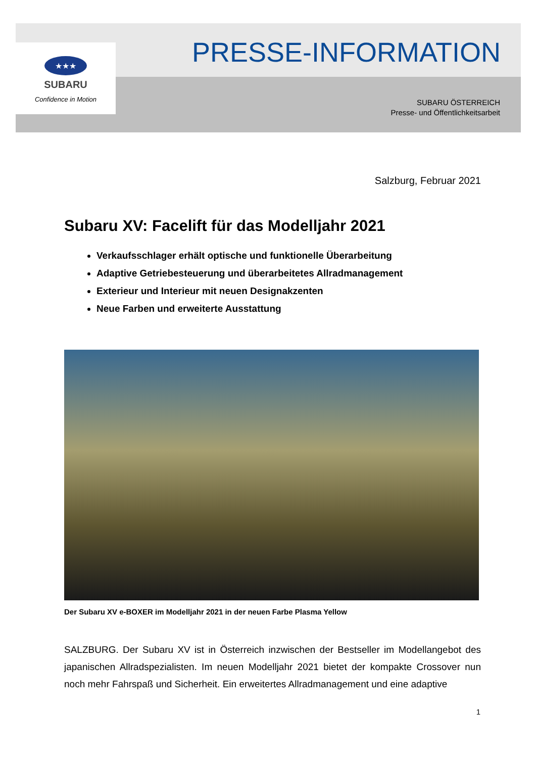★★★
SUBARU
Confidence in Motion
PRESSE-INFORMATION
SUBARU ÖSTERREICH
Presse- und Öffentlichkeitsarbeit
Salzburg, Februar 2021
Subaru XV: Facelift für das Modelljahr 2021
Verkaufsschlager erhält optische und funktionelle Überarbeitung
Adaptive Getriebesteuerung und überarbeitetes Allradmanagement
Exterieur und Interieur mit neuen Designakzenten
Neue Farben und erweiterte Ausstattung
Der Subaru XV e-BOXER im Modelljahr 2021 in der neuen Farbe Plasma Yellow
SALZBURG. Der Subaru XV ist in Österreich inzwischen der Bestseller im Modellangebot des japanischen Allradspezialisten. Im neuen Modelljahr 2021 bietet der kompakte Crossover nun noch mehr Fahrspaß und Sicherheit. Ein erweitertes Allradmanagement und eine adaptive
1